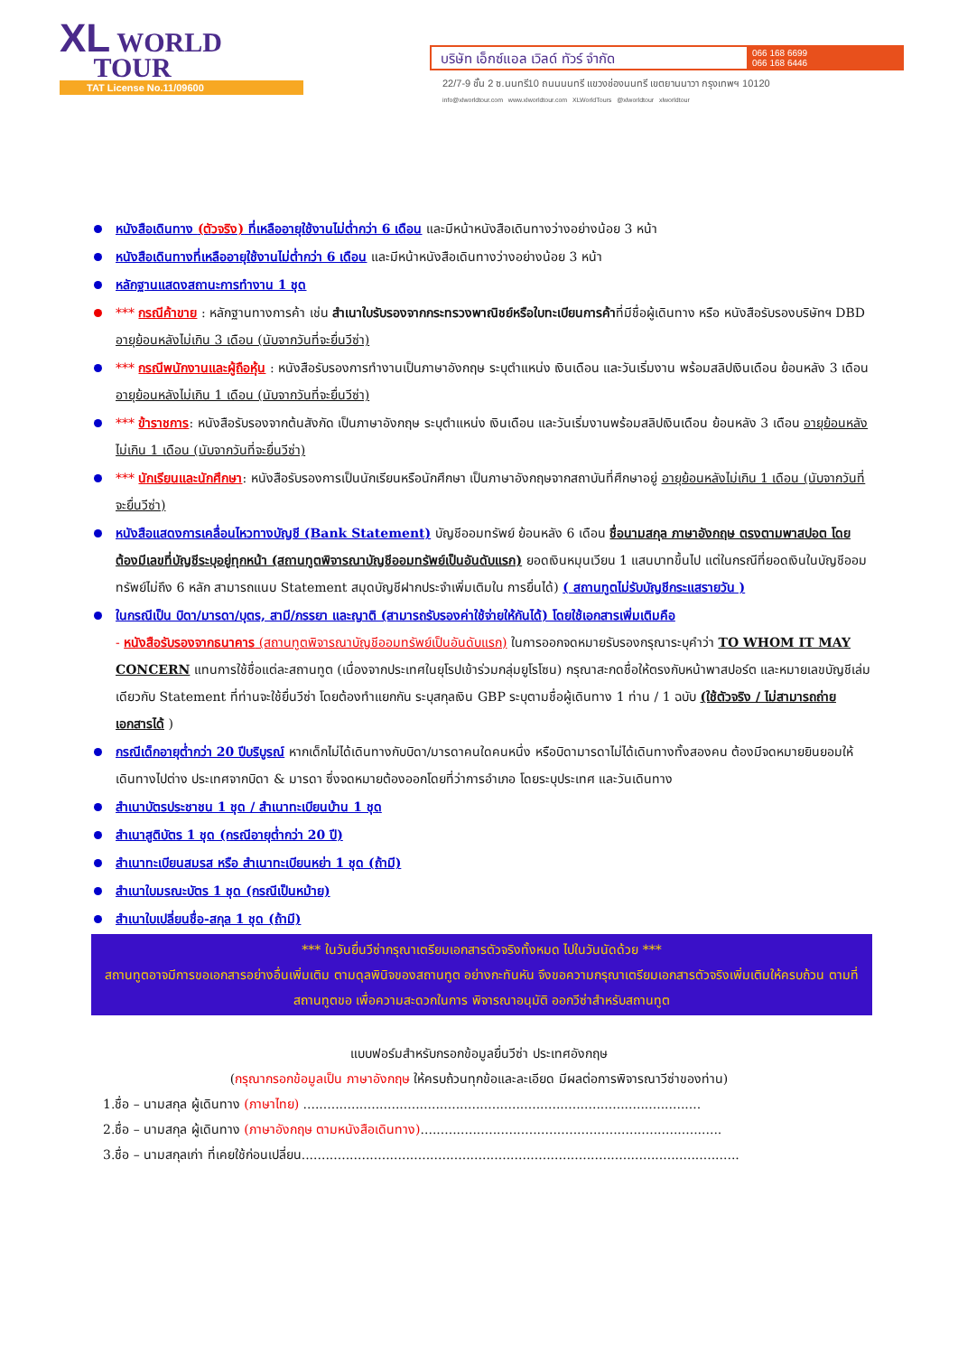XL WORLD
TOUR
TAT License No.11/09600
บริษัท เอ็กซ์แอล เวิลด์ ทัวร์ จำกัด
066 168 6699
066 168 6446
22/7-9 ชั้น 2 ซ.นนทรี10 ถนนนนทรี แขวงช่องนนทรี เขตยานนาวา กรุงเทพฯ 10120
info@xlworldtour.com www.xlworldtour.com XLWorldTours @xlworldtour xlworldtour
หนังสือเดินทาง (ตัวจริง) ที่เหลืออายุใช้งานไม่ต่ำกว่า 6 เดือน และมีหน้าหนังสือเดินทางว่างอย่างน้อย 3 หน้า
หนังสือเดินทางที่เหลืออายุใช้งานไม่ต่ำกว่า 6 เดือน และมีหน้าหนังสือเดินทางว่างอย่างน้อย 3 หน้า
หลักฐานแสดงสถานะการทำงาน 1 ชุด
*** กรณีค้าขาย : หลักฐานทางการค้า เช่น สำเนาใบรับรองจากกระทรวงพาณิชย์หรือใบทะเบียนการค้าที่มีชื่อผู้เดินทาง หรือ หนังสือรับรองบริษัทฯ DBD อายุย้อนหลังไม่เกิน 3 เดือน (นับจากวันที่จะยื่นวีซ่า)
*** กรณีพนักงานและผู้ถือหุ้น : หนังสือรับรองการทำงานเป็นภาษาอังกฤษ ระบุตำแหน่ง เงินเดือน และวันเริ่มงาน พร้อมสลิปเงินเดือน ย้อนหลัง 3 เดือน อายุย้อนหลังไม่เกิน 1 เดือน (นับจากวันที่จะยื่นวีซ่า)
*** ข้าราชการ: หนังสือรับรองจากต้นสังกัด เป็นภาษาอังกฤษ ระบุตำแหน่ง เงินเดือน และวันเริ่มงานพร้อมสลิปเงินเดือน ย้อนหลัง 3 เดือน อายุย้อนหลังไม่เกิน 1 เดือน (นับจากวันที่จะยื่นวีซ่า)
*** นักเรียนและนักศึกษา: หนังสือรับรองการเป็นนักเรียนหรือนักศึกษา เป็นภาษาอังกฤษจากสถาบันที่ศึกษาอยู่ อายุย้อนหลังไม่เกิน 1 เดือน (นับจากวันที่จะยื่นวีซ่า)
หนังสือแสดงการเคลื่อนไหวทางบัญชี (Bank Statement) บัญชีออมทรัพย์ ย้อนหลัง 6 เดือน ชื่อนามสกุล ภาษาอังกฤษ ตรงตามพาสปอต โดยต้องมีเลขที่บัญชีระบุอยู่ทุกหน้า (สถานทูตพิจารณาบัญชีออมทรัพย์เป็นอันดับแรก) ยอดเงินหมุนเวียน 1 แสนบาทขึ้นไป แต่ในกรณีที่ยอดเงินในบัญชีออมทรัพย์ไม่ถึง 6 หลัก สามารถแนบ Statement สมุดบัญชีฝากประจำเพิ่มเติมใน การยื่นได้) ( สถานทูตไม่รับบัญชีกระแสรายวัน )
ในกรณีเป็น บิดา/มารดา/บุตร, สามี/ภรรยา และญาติ (สามารถรับรองค่าใช้จ่ายให้กันได้) โดยใช้เอกสารเพิ่มเติมคือ
- หนังสือรับรองจากธนาคาร (สถานทูตพิจารณาบัญชีออมทรัพย์เป็นอันดับแรก) ในการออกจดหมายรับรองกรุณาระบุคำว่า TO WHOM IT MAY CONCERN แทนการใช้ชื่อแต่ละสถานทูต (เนื่องจากประเทศในยุโรปเข้าร่วมกลุ่มยูโรโซน) กรุณาสะกดชื่อให้ตรงกับหน้าพาสปอร์ต และหมายเลขบัญชีเล่มเดียวกับ Statement ที่ท่านจะใช้ยื่นวีซ่า โดยต้องทำแยกกัน ระบุสกุลเงิน GBP ระบุตามชื่อผู้เดินทาง 1 ท่าน / 1 ฉบับ (ใช้ตัวจริง / ไม่สามารถถ่ายเอกสารได้ )
กรณีเด็กอายุต่ำกว่า 20 ปีบริบูรณ์ หากเด็กไม่ได้เดินทางกับบิดา/มารดาคนใดคนหนึ่ง หรือบิดามารดาไม่ได้เดินทางทั้งสองคน ต้องมีจดหมายยินยอมให้เดินทางไปต่าง ประเทศจากบิดา & มารดา ซึ่งจดหมายต้องออกโดยที่ว่าการอำเภอ โดยระบุประเทศ และวันเดินทาง
สำเนาบัตรประชาชน 1 ชุด / สำเนาทะเบียนบ้าน 1 ชุด
สำเนาสูติบัตร 1 ชุด (กรณีอายุต่ำกว่า 20 ปี)
สำเนาทะเบียนสมรส หรือ สำเนาทะเบียนหย่า 1 ชุด (ถ้ามี)
สำเนาใบมรณะบัตร 1 ชุด (กรณีเป็นหม้าย)
สำเนาใบเปลี่ยนชื่อ-สกุล 1 ชุด (ถ้ามี)
*** ในวันยื่นวีซ่ากรุณาเตรียมเอกสารตัวจริงทั้งหมด ไปในวันนัดด้วย ***
สถานทูตอาจมีการขอเอกสารอย่างอื่นเพิ่มเติม ตามดุลพินิจของสถานทูต อย่างกะทันหัน จึงขอความกรุณาเตรียมเอกสารตัวจริงเพิ่มเติมให้ครบถ้วน ตามที่สถานทูตขอ เพื่อความสะดวกในการ พิจารณาอนุมัติ ออกวีซ่าสำหรับสถานทูต
แบบฟอร์มสำหรับกรอกข้อมูลยื่นวีซ่า ประเทศอังกฤษ
(กรุณากรอกข้อมูลเป็น ภาษาอังกฤษ ให้ครบถ้วนทุกข้อและละเอียด มีผลต่อการพิจารณาวีซ่าของท่าน)
1.ชื่อ – นามสกุล ผู้เดินทาง (ภาษาไทย) ...................................................................................................
2.ชื่อ – นามสกุล ผู้เดินทาง (ภาษาอังกฤษ ตามหนังสือเดินทาง)...........................................................................
3.ชื่อ – นามสกุลเก่า ที่เคยใช้ก่อนเปลี่ยน.............................................................................................................